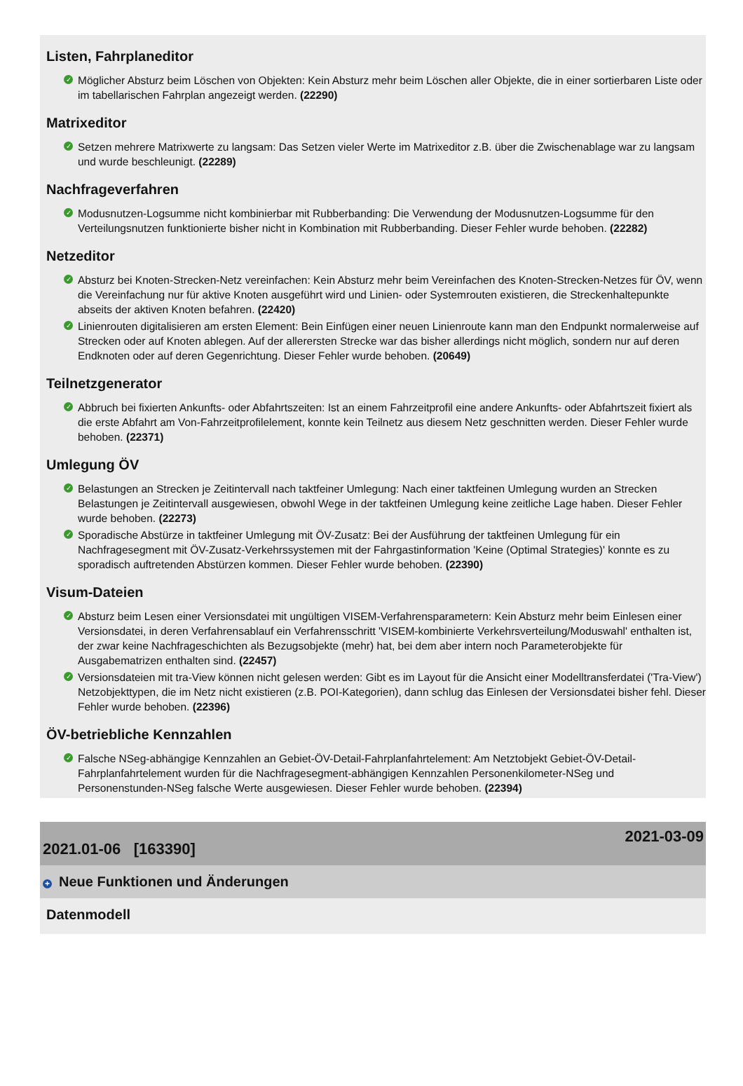Listen, Fahrplaneditor
✓ Möglicher Absturz beim Löschen von Objekten: Kein Absturz mehr beim Löschen aller Objekte, die in einer sortierbaren Liste oder im tabellarischen Fahrplan angezeigt werden. (22290)
Matrixeditor
✓ Setzen mehrere Matrixwerte zu langsam: Das Setzen vieler Werte im Matrixeditor z.B. über die Zwischenablage war zu langsam und wurde beschleunigt. (22289)
Nachfrageverfahren
✓ Modusnutzen-Logsumme nicht kombinierbar mit Rubberbanding: Die Verwendung der Modusnutzen-Logsumme für den Verteilungsnutzen funktionierte bisher nicht in Kombination mit Rubberbanding. Dieser Fehler wurde behoben. (22282)
Netzeditor
✓ Absturz bei Knoten-Strecken-Netz vereinfachen: Kein Absturz mehr beim Vereinfachen des Knoten-Strecken-Netzes für ÖV, wenn die Vereinfachung nur für aktive Knoten ausgeführt wird und Linien- oder Systemrouten existieren, die Streckenhaltepunkte abseits der aktiven Knoten befahren. (22420)
✓ Linienrouten digitalisieren am ersten Element: Bein Einfügen einer neuen Linienroute kann man den Endpunkt normalerweise auf Strecken oder auf Knoten ablegen. Auf der allerersten Strecke war das bisher allerdings nicht möglich, sondern nur auf deren Endknoten oder auf deren Gegenrichtung. Dieser Fehler wurde behoben. (20649)
Teilnetzgenerator
✓ Abbruch bei fixierten Ankunfts- oder Abfahrtszeiten: Ist an einem Fahrzeitprofil eine andere Ankunfts- oder Abfahrtszeit fixiert als die erste Abfahrt am Von-Fahrzeitprofilelement, konnte kein Teilnetz aus diesem Netz geschnitten werden. Dieser Fehler wurde behoben. (22371)
Umlegung ÖV
✓ Belastungen an Strecken je Zeitintervall nach taktfeiner Umlegung: Nach einer taktfeinen Umlegung wurden an Strecken Belastungen je Zeitintervall ausgewiesen, obwohl Wege in der taktfeinen Umlegung keine zeitliche Lage haben. Dieser Fehler wurde behoben. (22273)
✓ Sporadische Abstürze in taktfeiner Umlegung mit ÖV-Zusatz: Bei der Ausführung der taktfeinen Umlegung für ein Nachfragesegment mit ÖV-Zusatz-Verkehrssystemen mit der Fahrgastinformation 'Keine (Optimal Strategies)' konnte es zu sporadisch auftretenden Abstürzen kommen. Dieser Fehler wurde behoben. (22390)
Visum-Dateien
✓ Absturz beim Lesen einer Versionsdatei mit ungültigen VISEM-Verfahrensparametern: Kein Absturz mehr beim Einlesen einer Versionsdatei, in deren Verfahrensablauf ein Verfahrensschritt 'VISEM-kombinierte Verkehrsverteilung/Moduswahl' enthalten ist, der zwar keine Nachfrageschichten als Bezugsobjekte (mehr) hat, bei dem aber intern noch Parameterobjekte für Ausgabematrizen enthalten sind. (22457)
✓ Versionsdateien mit tra-View können nicht gelesen werden: Gibt es im Layout für die Ansicht einer Modelltransferdatei ('Tra-View') Netzobjekttypen, die im Netz nicht existieren (z.B. POI-Kategorien), dann schlug das Einlesen der Versionsdatei bisher fehl. Dieser Fehler wurde behoben. (22396)
ÖV-betriebliche Kennzahlen
✓ Falsche NSeg-abhängige Kennzahlen an Gebiet-ÖV-Detail-Fahrplanfahrtelement: Am Netztobjekt Gebiet-ÖV-Detail-Fahrplanfahrtelement wurden für die Nachfragesegment-abhängigen Kennzahlen Personenkilometer-NSeg und Personenstunden-NSeg falsche Werte ausgewiesen. Dieser Fehler wurde behoben. (22394)
2021.01-06 [163390]
2021-03-09
+ Neue Funktionen und Änderungen
Datenmodell